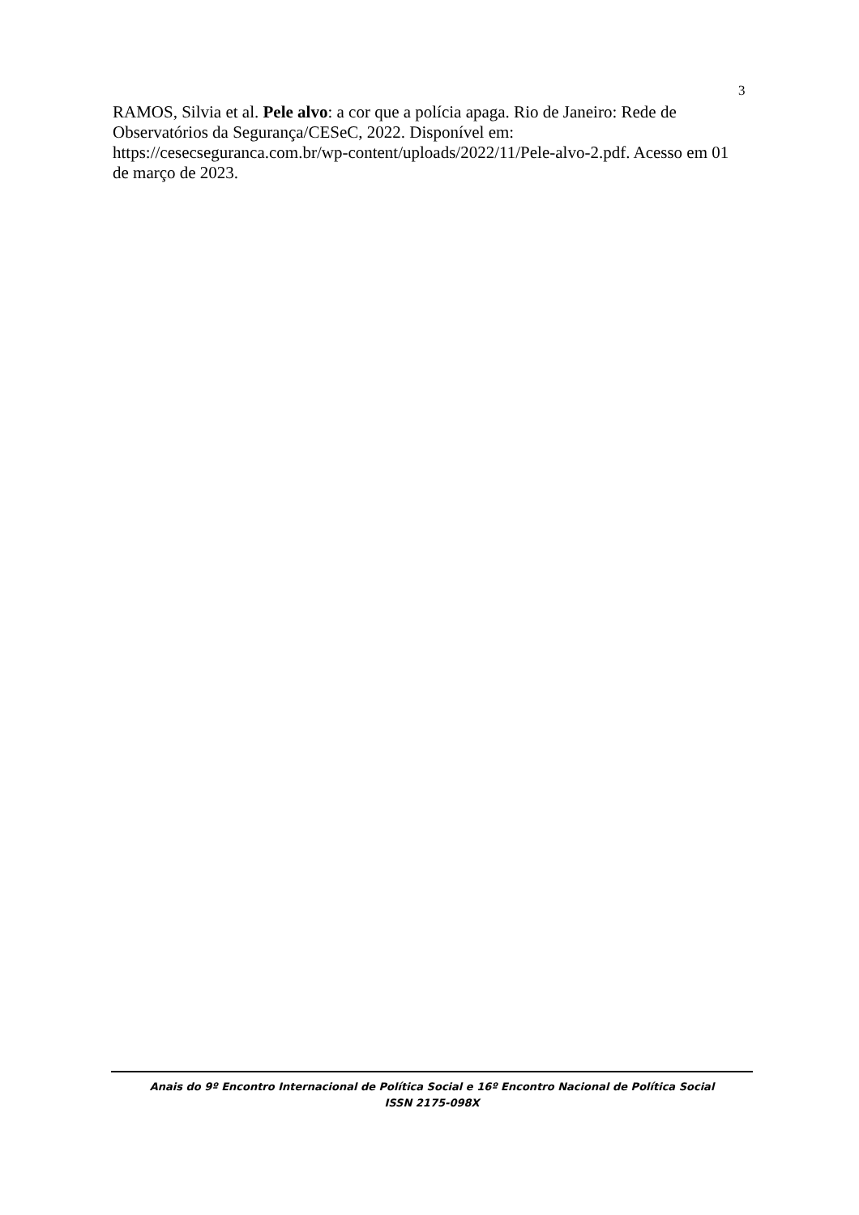3
RAMOS, Silvia et al. Pele alvo: a cor que a polícia apaga. Rio de Janeiro: Rede de Observatórios da Segurança/CESeC, 2022. Disponível em: https://cesecseguranca.com.br/wp-content/uploads/2022/11/Pele-alvo-2.pdf. Acesso em 01 de março de 2023.
Anais do 9º Encontro Internacional de Política Social e 16º Encontro Nacional de Política Social
ISSN 2175-098X